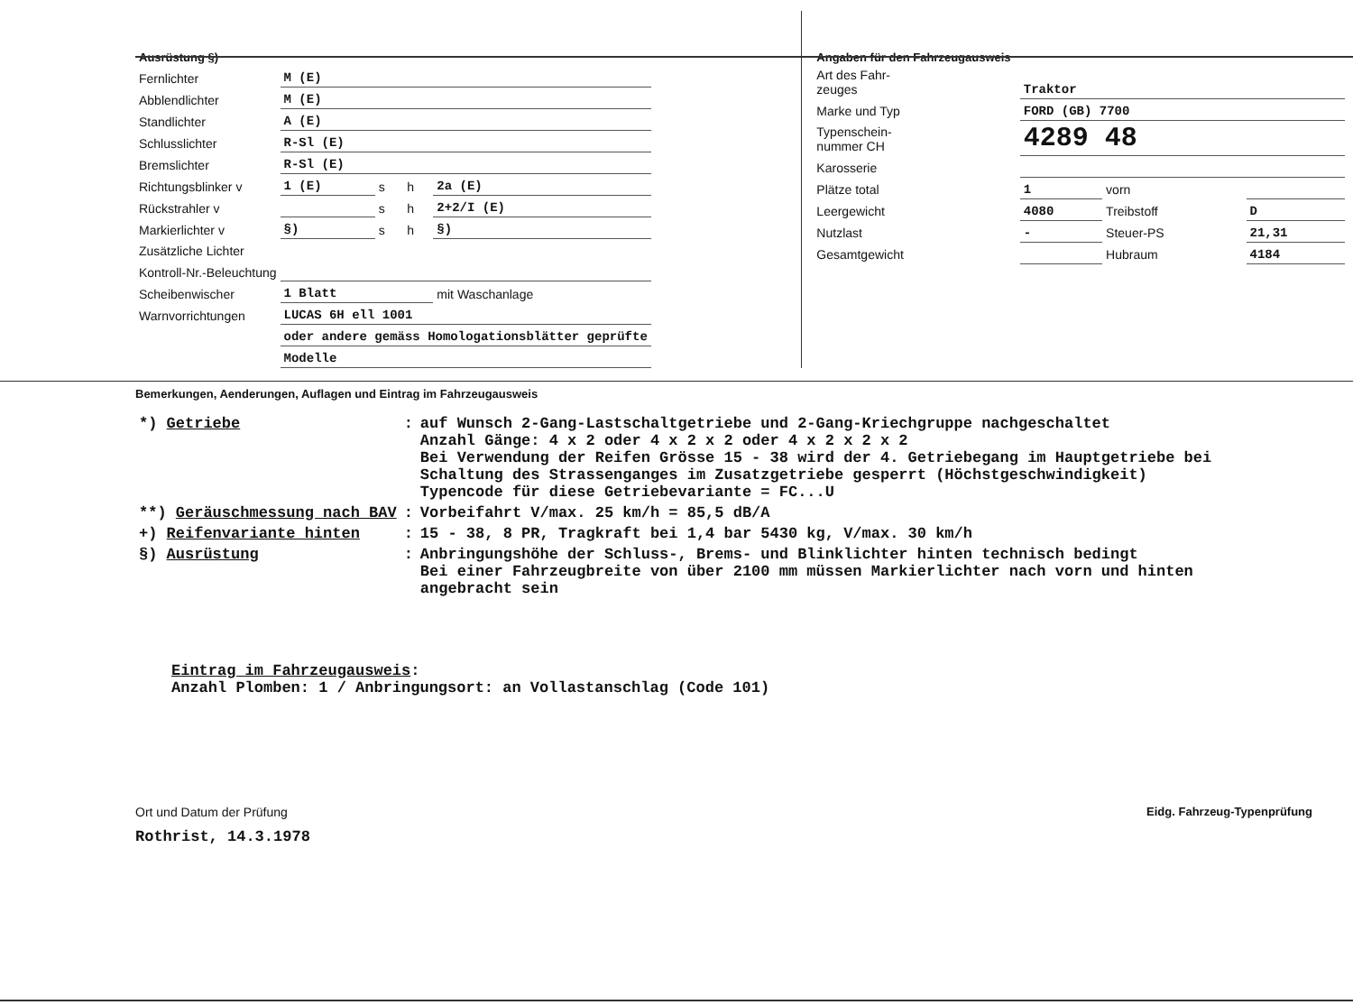| Ausrüstung §) | | | | |
| Fernlichter | M (E) | | | |
| Abblendlichter | M (E) | | | |
| Standlichter | A (E) | | | |
| Schlusslichter | R-Sl (E) | | | |
| Bremslichter | R-Sl (E) | | | |
| Richtungsblinker v | 1 (E) | s | h | 2a (E) |
| Rückstrahler v | | s | h | 2+2/I (E) |
| Markierlichter v | §) | s | h | §) |
| Zusätzliche Lichter | | | | |
| Kontroll-Nr.-Beleuchtung | | | | |
| Scheibenwischer | 1 Blatt | | | mit Waschanlage |
| Warnvorrichtungen | LUCAS 6H ell 1001 | | | |
| | oder andere gemäss Homologationsblätter geprüfte | | | |
| | Modelle | | | |
| Angaben für den Fahrzeugausweis | | | |
| Art des Fahr- zeuges | Traktor | | |
| Marke und Typ | FORD (GB) 7700 | | |
| Typenschein- nummer CH | 4289 48 | | |
| Karosserie | | | |
| Plätze total | 1 | vorn | |
| Leergewicht | 4080 | Treibstoff | D |
| Nutzlast | - | Steuer-PS | 21,31 |
| Gesamtgewicht | | Hubraum | 4184 |
Bemerkungen, Aenderungen, Auflagen und Eintrag im Fahrzeugausweis
| *) Getriebe | : | auf Wunsch 2-Gang-Lastschaltgetriebe und 2-Gang-Kriechgruppe nachgeschaltet Anzahl Gänge: 4 x 2 oder 4 x 2 x 2 oder 4 x 2 x 2 x 2 Bei Verwendung der Reifen Grösse 15 - 38 wird der 4. Getriebegang im Hauptgetriebe bei Schaltung des Strassenganges im Zusatzgetriebe gesperrt (Höchstgeschwindigkeit) Typencode für diese Getriebevariante = FC...U |
| **) Geräuschmessung nach BAV | : | Vorbeifahrt V/max. 25 km/h = 85,5 dB/A |
| +) Reifenvariante hinten | : | 15 - 38, 8 PR, Tragkraft bei 1,4 bar 5430 kg, V/max. 30 km/h |
| §) Ausrüstung | : | Anbringungshöhe der Schluss-, Brems- und Blinklichter hinten technisch bedingt Bei einer Fahrzeugbreite von über 2100 mm müssen Markierlichter nach vorn und hinten angebracht sein |
Eintrag im Fahrzeugausweis:
Anzahl Plomben: 1 / Anbringungsort: an Vollastanschlag (Code 101)
Ort und Datum der Prüfung
Rothrist, 14.3.1978
Eidg. Fahrzeug-Typenprüfung